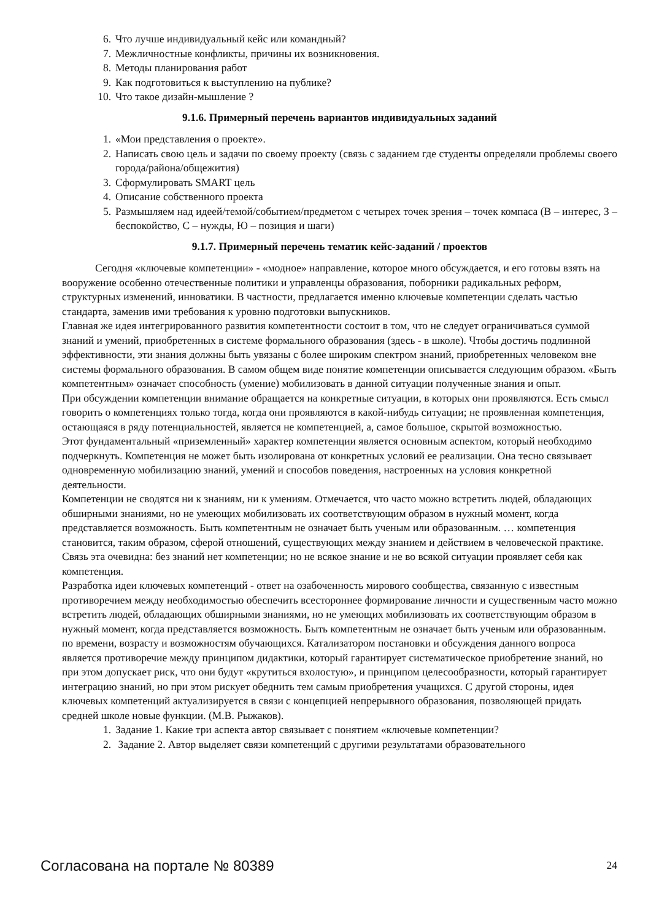6. Что лучше индивидуальный кейс или командный?
7. Межличностные конфликты, причины их возникновения.
8. Методы планирования работ
9. Как подготовиться к выступлению на публике?
10. Что такое дизайн-мышление ?
9.1.6. Примерный перечень вариантов индивидуальных заданий
1. «Мои представления о проекте».
2. Написать свою цель и задачи по своему проекту (связь с заданием где студенты определяли проблемы своего города/района/общежития)
3. Сформулировать SMART цель
4. Описание собственного проекта
5. Размышляем над идеей/темой/событием/предметом с четырех точек зрения – точек компаса (В – интерес, З – беспокойство, С – нужды, Ю – позиция и шаги)
9.1.7. Примерный перечень тематик кейс-заданий / проектов
Сегодня «ключевые компетенции» - «модное» направление, которое много обсуждается, и его готовы взять на вооружение особенно отечественные политики и управленцы образования, поборники радикальных реформ, структурных изменений, инноватики. В частности, предлагается именно ключевые компетенции сделать частью стандарта, заменив ими требования к уровню подготовки выпускников.
Главная же идея интегрированного развития компетентности состоит в том, что не следует ограничиваться суммой знаний и умений, приобретенных в системе формального образования (здесь - в школе). Чтобы достичь подлинной эффективности, эти знания должны быть увязаны с более широким спектром знаний, приобретенных человеком вне системы формального образования. В самом общем виде понятие компетенции описывается следующим образом. «Быть компетентным» означает способность (умение) мобилизовать в данной ситуации полученные знания и опыт.
При обсуждении компетенции внимание обращается на конкретные ситуации, в которых они проявляются. Есть смысл говорить о компетенциях только тогда, когда они проявляются в какой-нибудь ситуации; не проявленная компетенция, остающаяся в ряду потенциальностей, является не компетенцией, а, самое большое, скрытой возможностью.
Этот фундаментальный «приземленный» характер компетенции является основным аспектом, который необходимо подчеркнуть. Компетенция не может быть изолирована от конкретных условий ее реализации. Она тесно связывает одновременную мобилизацию знаний, умений и способов поведения, настроенных на условия конкретной деятельности.
Компетенции не сводятся ни к знаниям, ни к умениям. Отмечается, что часто можно встретить людей, обладающих обширными знаниями, но не умеющих мобилизовать их соответствующим образом в нужный момент, когда представляется возможность. Быть компетентным не означает быть ученым или образованным. … компетенция становится, таким образом, сферой отношений, существующих между знанием и действием в человеческой практике. Связь эта очевидна: без знаний нет компетенции; но не всякое знание и не во всякой ситуации проявляет себя как компетенция.
Разработка идеи ключевых компетенций - ответ на озабоченность мирового сообщества, связанную с известным противоречием между необходимостью обеспечить всестороннее формирование личности и существенным часто можно встретить людей, обладающих обширными знаниями, но не умеющих мобилизовать их соответствующим образом в нужный момент, когда представляется возможность. Быть компетентным не означает быть ученым или образованным. по времени, возрасту и возможностям обучающихся. Катализатором постановки и обсуждения данного вопроса является противоречие между принципом дидактики, который гарантирует систематическое приобретение знаний, но при этом допускает риск, что они будут «крутиться вхолостую», и принципом целесообразности, который гарантирует интеграцию знаний, но при этом рискует обеднить тем самым приобретения учащихся. С другой стороны, идея ключевых компетенций актуализируется в связи с концепцией непрерывного образования, позволяющей придать средней школе новые функции. (М.В. Рыжаков).
1. Задание 1. Какие три аспекта автор связывает с понятием «ключевые компетенции?
2. Задание 2. Автор выделяет связи компетенций с другими результатами образовательного
Согласована на портале № 80389 24